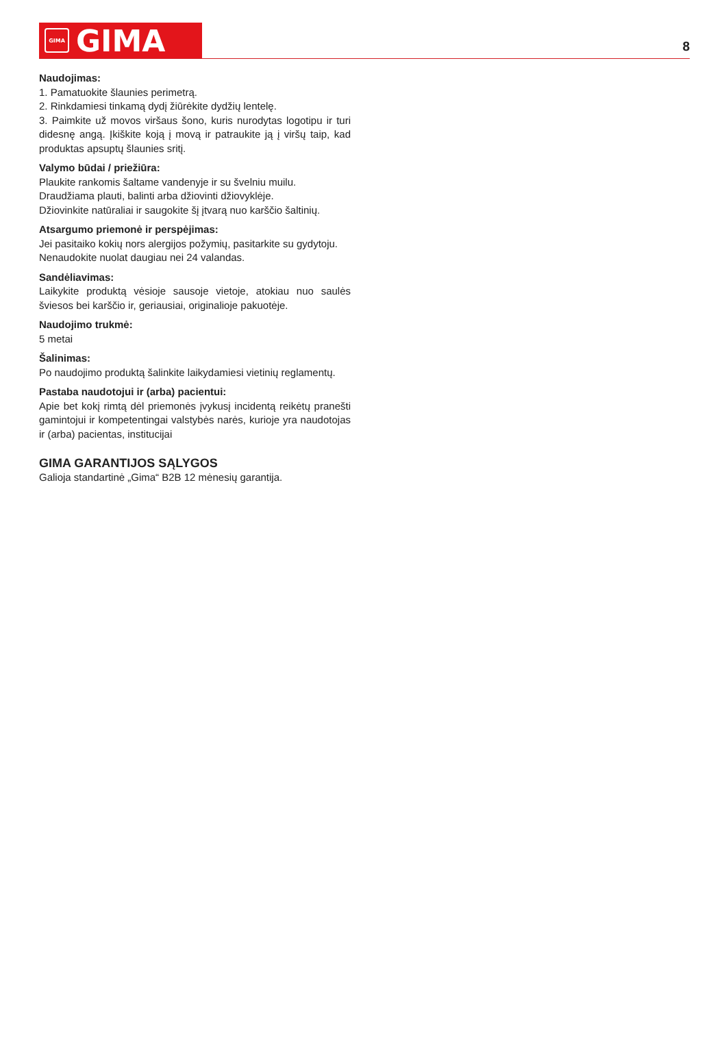GIMA
GIMA
8
Naudojimas:
1. Pamatuokite šlaunies perimetrą.
2. Rinkdamiesi tinkamą dydį žiūrėkite dydžių lentelę.
3. Paimkite už movos viršaus šono, kuris nurodytas logotipu ir turi didesnę angą. Įkiškite koją į movą ir patraukite ją į viršų taip, kad produktas apsuptų šlaunies sritį.
Valymo būdai / priežiūra:
Plaukite rankomis šaltame vandenyje ir su švelniu muilu.
Draudžiama plauti, balinti arba džiovinti džiovyklėje.
Džiovinkite natūraliai ir saugokite šį įtvarą nuo karščio šaltinių.
Atsargumo priemonė ir perspėjimas:
Jei pasitaiko kokių nors alergijos požymių, pasitarkite su gydytoju.
Nenaudokite nuolat daugiau nei 24 valandas.
Sandėliavimas:
Laikykite produktą vėsioje sausoje vietoje, atokiau nuo saulės šviesos bei karščio ir, geriausiai, originalioje pakuotėje.
Naudojimo trukmė:
5 metai
Šalinimas:
Po naudojimo produktą šalinkite laikydamiesi vietinių reglamentų.
Pastaba naudotojui ir (arba) pacientui:
Apie bet kokį rimtą dėl priemonės įvykusį incidentą reikėtų pranešti gamintojui ir kompetentingai valstybės narės, kurioje yra naudotojas ir (arba) pacientas, institucijai
GIMA GARANTIJOS SĄLYGOS
Galioja standartinė „Gima“ B2B 12 mėnesių garantija.